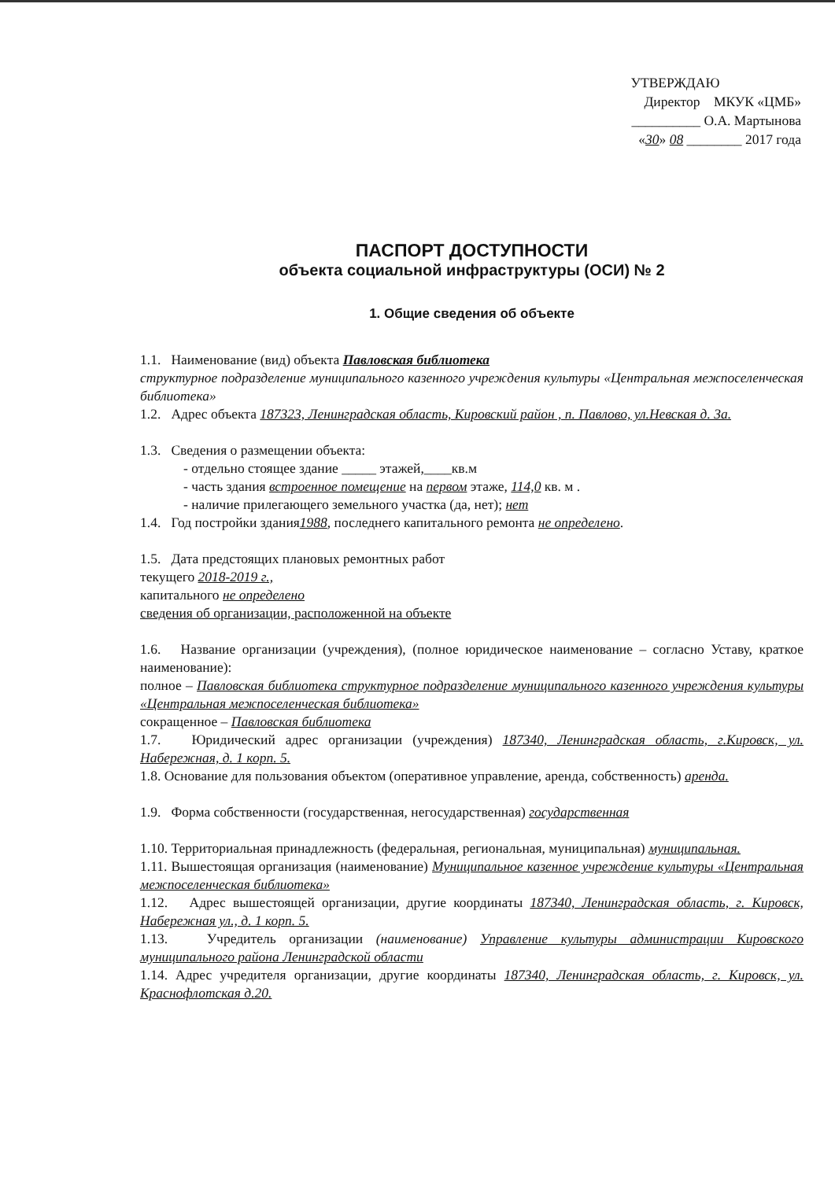УТВЕРЖДАЮ
Директор МКУК «ЦМБ»
__________ О.А. Мартынова
«30» 08 ________ 2017 года
ПАСПОРТ ДОСТУПНОСТИ
объекта социальной инфраструктуры (ОСИ) № 2
1. Общие сведения об объекте
1.1. Наименование (вид) объекта Павловская библиотека
структурное подразделение муниципального казенного учреждения культуры «Центральная межпоселенческая библиотека»
1.2. Адрес объекта 187323, Ленинградская область, Кировский район , п. Павлово, ул.Невская д. 3а.
1.3. Сведения о размещении объекта:
- отдельно стоящее здание _____ этажей,____кв.м
- часть здания встроенное помещение на первом этаже, 114,0 кв. м .
- наличие прилегающего земельного участка (да, нет); нет
1.4. Год постройки здания1988, последнего капитального ремонта не определено.
1.5. Дата предстоящих плановых ремонтных работ
текущего 2018-2019 г.,
капитального не определено
сведения об организации, расположенной на объекте
1.6. Название организации (учреждения), (полное юридическое наименование – согласно Уставу, краткое наименование):
полное – Павловская библиотека структурное подразделение муниципального казенного учреждения культуры «Центральная межпоселенческая библиотека»
сокращенное – Павловская библиотека
1.7. Юридический адрес организации (учреждения) 187340, Ленинградская область, г.Кировск, ул. Набережная, д. 1 корп. 5.
1.8. Основание для пользования объектом (оперативное управление, аренда, собственность) аренда.
1.9. Форма собственности (государственная, негосударственная) государственная
1.10. Территориальная принадлежность (федеральная, региональная, муниципальная) муниципальная.
1.11. Вышестоящая организация (наименование) Муниципальное казенное учреждение культуры «Центральная межпоселенческая библиотека»
1.12. Адрес вышестоящей организации, другие координаты 187340, Ленинградская область, г. Кировск, Набережная ул., д. 1 корп. 5.
1.13. Учредитель организации (наименование) Управление культуры администрации Кировского муниципального района Ленинградской области
1.14. Адрес учредителя организации, другие координаты 187340, Ленинградская область, г. Кировск, ул. Краснофлотская д.20.